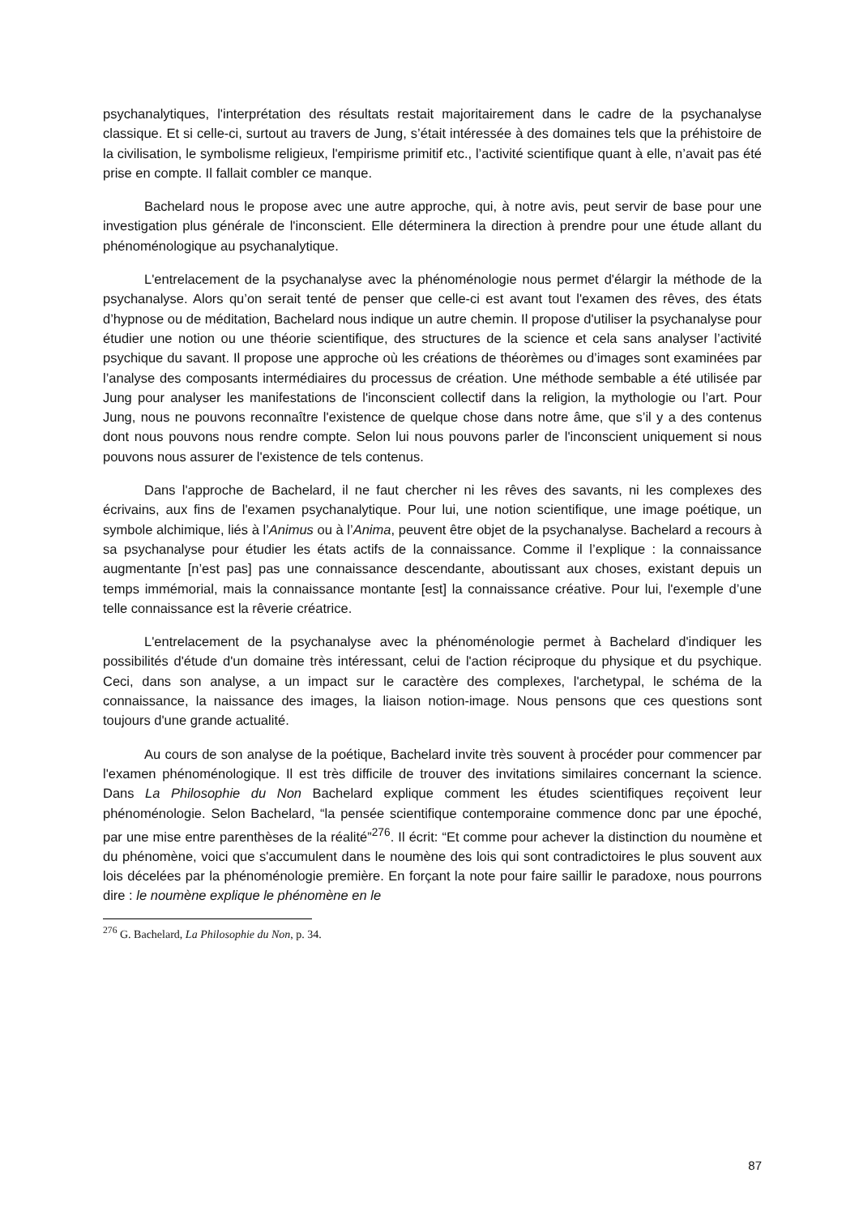psychanalytiques, l'interprétation des résultats restait majoritairement dans le cadre de la psychanalyse classique. Et si celle-ci, surtout au travers de Jung, s’était intéressée à des domaines tels que la préhistoire de la civilisation, le symbolisme religieux, l'empirisme primitif etc., l’activité scientifique quant à elle, n’avait pas été prise en compte. Il fallait combler ce manque.
Bachelard nous le propose avec une autre approche, qui, à notre avis, peut servir de base pour une investigation plus générale de l'inconscient. Elle déterminera la direction à prendre pour une étude allant du phénoménologique au psychanalytique.
L'entrelacement de la psychanalyse avec la phénoménologie nous permet d'élargir la méthode de la psychanalyse. Alors qu’on serait tenté de penser que celle-ci est avant tout l'examen des rêves, des états d’hypnose ou de méditation, Bachelard nous indique un autre chemin. Il propose d'utiliser la psychanalyse pour étudier une notion ou une théorie scientifique, des structures de la science et cela sans analyser l’activité psychique du savant. Il propose une approche où les créations de théorèmes ou d’images sont examinées par l’analyse des composants intermédiaires du processus de création. Une méthode sembable a été utilisée par Jung pour analyser les manifestations de l'inconscient collectif dans la religion, la mythologie ou l’art. Pour Jung, nous ne pouvons reconnaître l'existence de quelque chose dans notre âme, que s’il y a des contenus dont nous pouvons nous rendre compte. Selon lui nous pouvons parler de l'inconscient uniquement si nous pouvons nous assurer de l'existence de tels contenus.
Dans l'approche de Bachelard, il ne faut chercher ni les rêves des savants, ni les complexes des écrivains, aux fins de l'examen psychanalytique. Pour lui, une notion scientifique, une image poétique, un symbole alchimique, liés à l’Animus ou à l’Anima, peuvent être objet de la psychanalyse. Bachelard a recours à sa psychanalyse pour étudier les états actifs de la connaissance. Comme il l’explique : la connaissance augmentante [n’est pas] pas une connaissance descendante, aboutissant aux choses, existant depuis un temps immémorial, mais la connaissance montante [est] la connaissance créative. Pour lui, l'exemple d’une telle connaissance est la rêverie créatrice.
L'entrelacement de la psychanalyse avec la phénoménologie permet à Bachelard d'indiquer les possibilités d'étude d'un domaine très intéressant, celui de l'action réciproque du physique et du psychique. Ceci, dans son analyse, a un impact sur le caractère des complexes, l'archetypal, le schéma de la connaissance, la naissance des images, la liaison notion-image. Nous pensons que ces questions sont toujours d'une grande actualité.
Au cours de son analyse de la poétique, Bachelard invite très souvent à procéder pour commencer par l'examen phénoménologique. Il est très difficile de trouver des invitations similaires concernant la science. Dans La Philosophie du Non Bachelard explique comment les études scientifiques reçoivent leur phénoménologie. Selon Bachelard, “la pensée scientifique contemporaine commence donc par une époché, par une mise entre parenthèses de la réalité”<sup>276</sup>. Il écrit: “Et comme pour achever la distinction du noumène et du phénomène, voici que s'accumulent dans le noumène des lois qui sont contradictoires le plus souvent aux lois décelées par la phénoménologie première. En forçant la note pour faire saillir le paradoxe, nous pourrons dire : le noumène explique le phénomène en le
<sup>276</sup> G. Bachelard, La Philosophie du Non, p. 34.
87